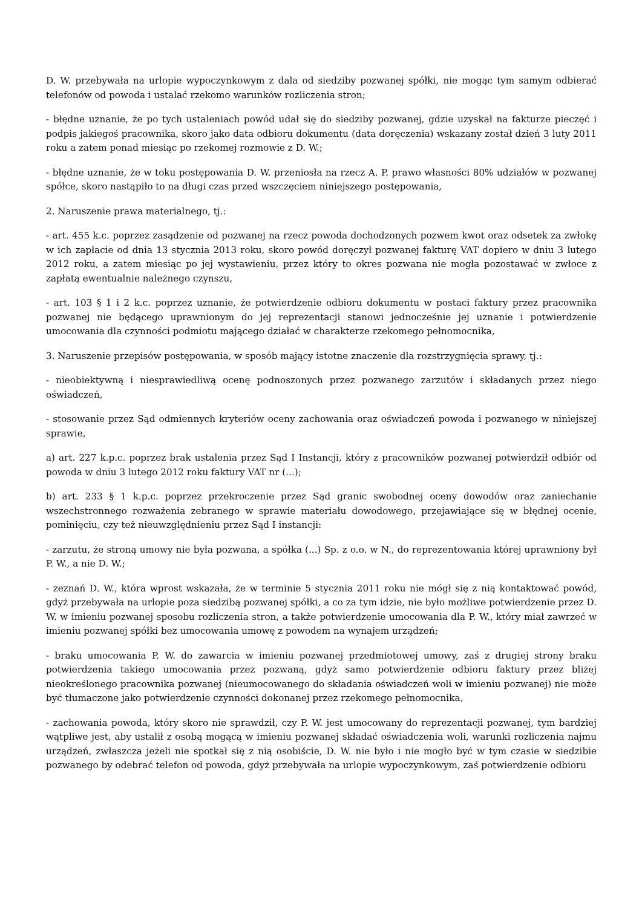D. W. przebywała na urlopie wypoczynkowym z dala od siedziby pozwanej spółki, nie mogąc tym samym odbierać telefonów od powoda i ustalać rzekomo warunków rozliczenia stron;
- błędne uznanie, że po tych ustaleniach powód udał się do siedziby pozwanej, gdzie uzyskał na fakturze pieczęć i podpis jakiegoś pracownika, skoro jako data odbioru dokumentu (data doręczenia) wskazany został dzień 3 luty 2011 roku a zatem ponad miesiąc po rzekomej rozmowie z D. W.;
- błędne uznanie, że w toku postępowania D. W. przeniosła na rzecz A. P. prawo własności 80% udziałów w pozwanej spółce, skoro nastąpiło to na długi czas przed wszczęciem niniejszego postępowania,
2. Naruszenie prawa materialnego, tj.:
- art. 455 k.c. poprzez zasądzenie od pozwanej na rzecz powoda dochodzonych pozwem kwot oraz odsetek za zwłokę w ich zapłacie od dnia 13 stycznia 2013 roku, skoro powód doręczył pozwanej fakturę VAT dopiero w dniu 3 lutego 2012 roku, a zatem miesiąc po jej wystawieniu, przez który to okres pozwana nie mogła pozostawać w zwłoce z zapłatą ewentualnie należnego czynszu,
- art. 103 § 1 i 2 k.c. poprzez uznanie, że potwierdzenie odbioru dokumentu w postaci faktury przez pracownika pozwanej nie będącego uprawnionym do jej reprezentacji stanowi jednocześnie jej uznanie i potwierdzenie umocowania dla czynności podmiotu mającego działać w charakterze rzekomego pełnomocnika,
3. Naruszenie przepisów postępowania, w sposób mający istotne znaczenie dla rozstrzygnięcia sprawy, tj.:
- nieobiektywną i niesprawiedliwą ocenę podnoszonych przez pozwanego zarzutów i składanych przez niego oświadczeń,
- stosowanie przez Sąd odmiennych kryteriów oceny zachowania oraz oświadczeń powoda i pozwanego w niniejszej sprawie,
a) art. 227 k.p.c. poprzez brak ustalenia przez Sąd I Instancji, który z pracowników pozwanej potwierdził odbiór od powoda w dniu 3 lutego 2012 roku faktury VAT nr (...);
b) art. 233 § 1 k.p.c. poprzez przekroczenie przez Sąd granic swobodnej oceny dowodów oraz zaniechanie wszechstronnego rozważenia zebranego w sprawie materiału dowodowego, przejawiające się w błędnej ocenie, pominięciu, czy też nieuwzględnieniu przez Sąd I instancji:
- zarzutu, że stroną umowy nie była pozwana, a spółka (...) Sp. z o.o. w N., do reprezentowania której uprawniony był P. W., a nie D. W.;
- zeznań D. W., która wprost wskazała, że w terminie 5 stycznia 2011 roku nie mógł się z nią kontaktować powód, gdyż przebywała na urlopie poza siedzibą pozwanej spółki, a co za tym idzie, nie było możliwe potwierdzenie przez D. W. w imieniu pozwanej sposobu rozliczenia stron, a także potwierdzenie umocowania dla P. W., który miał zawrzeć w imieniu pozwanej spółki bez umocowania umowę z powodem na wynajem urządzeń;
- braku umocowania P. W. do zawarcia w imieniu pozwanej przedmiotowej umowy, zaś z drugiej strony braku potwierdzenia takiego umocowania przez pozwaną, gdyż samo potwierdzenie odbioru faktury przez bliżej nieokreślonego pracownika pozwanej (nieumocowanego do składania oświadczeń woli w imieniu pozwanej) nie może być tłumaczone jako potwierdzenie czynności dokonanej przez rzekomego pełnomocnika,
- zachowania powoda, który skoro nie sprawdził, czy P. W. jest umocowany do reprezentacji pozwanej, tym bardziej wątpliwe jest, aby ustalił z osobą mogącą w imieniu pozwanej składać oświadczenia woli, warunki rozliczenia najmu urządzeń, zwłaszcza jeżeli nie spotkał się z nią osobiście, D. W. nie było i nie mogło być w tym czasie w siedzibie pozwanego by odebrać telefon od powoda, gdyż przebywała na urlopie wypoczynkowym, zaś potwierdzenie odbioru